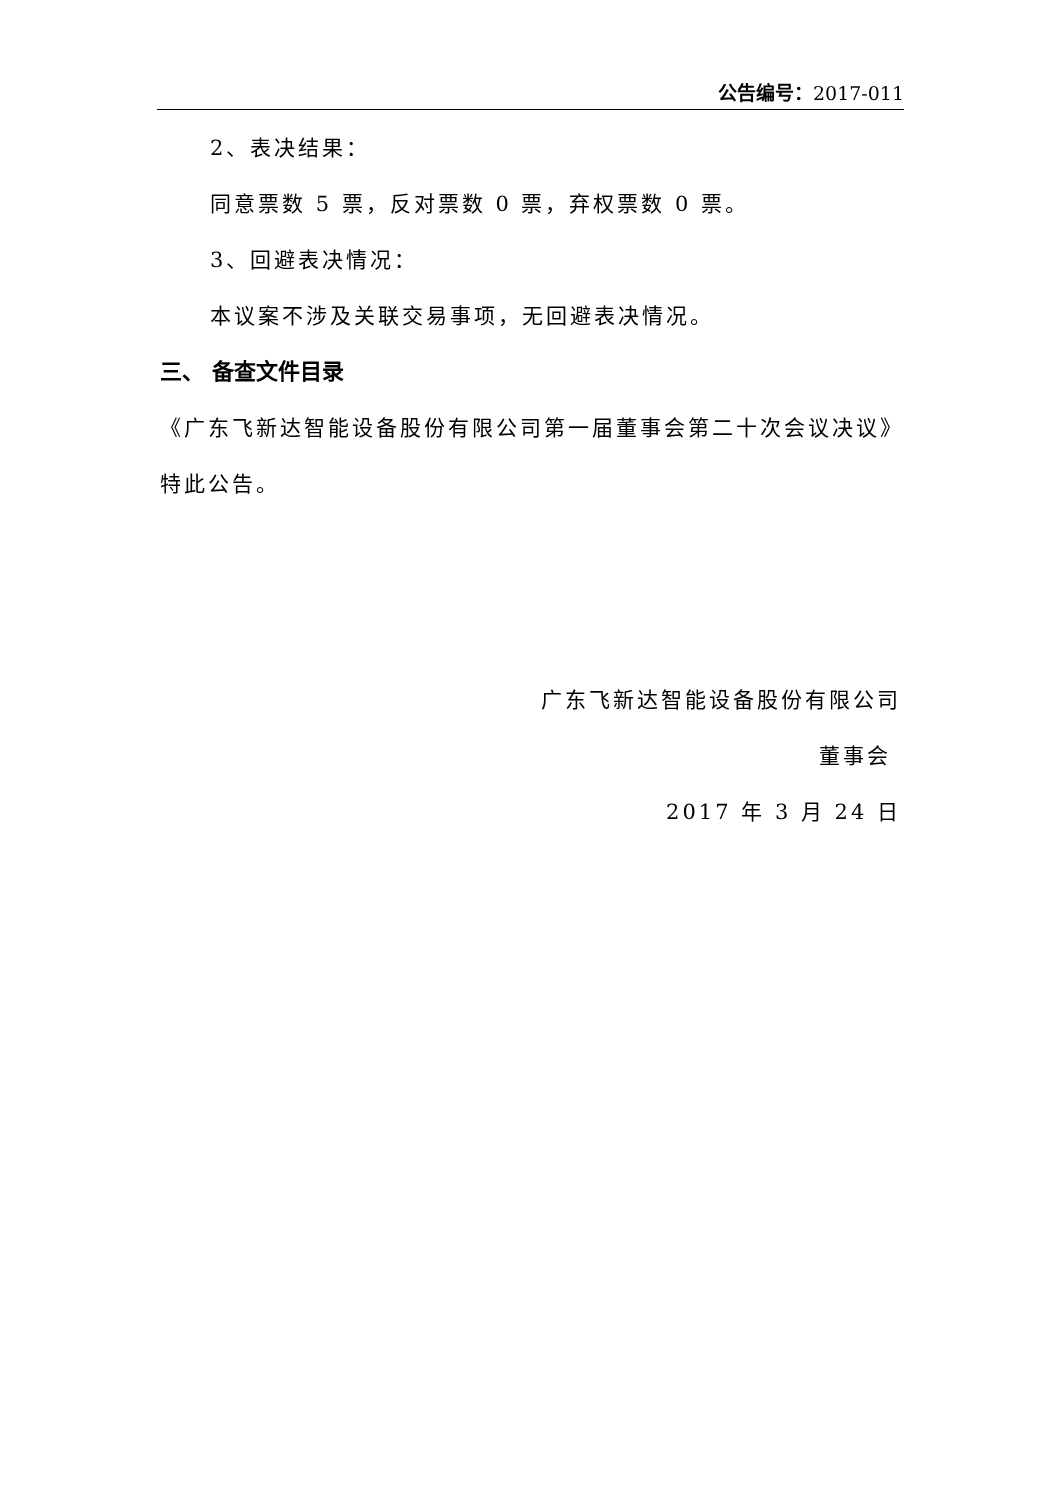公告编号：2017-011
2、表决结果：
同意票数 5 票，反对票数 0 票，弃权票数 0 票。
3、回避表决情况：
本议案不涉及关联交易事项，无回避表决情况。
三、 备查文件目录
《广东飞新达智能设备股份有限公司第一届董事会第二十次会议决议》
特此公告。
广东飞新达智能设备股份有限公司
董事会
2017 年 3 月 24 日